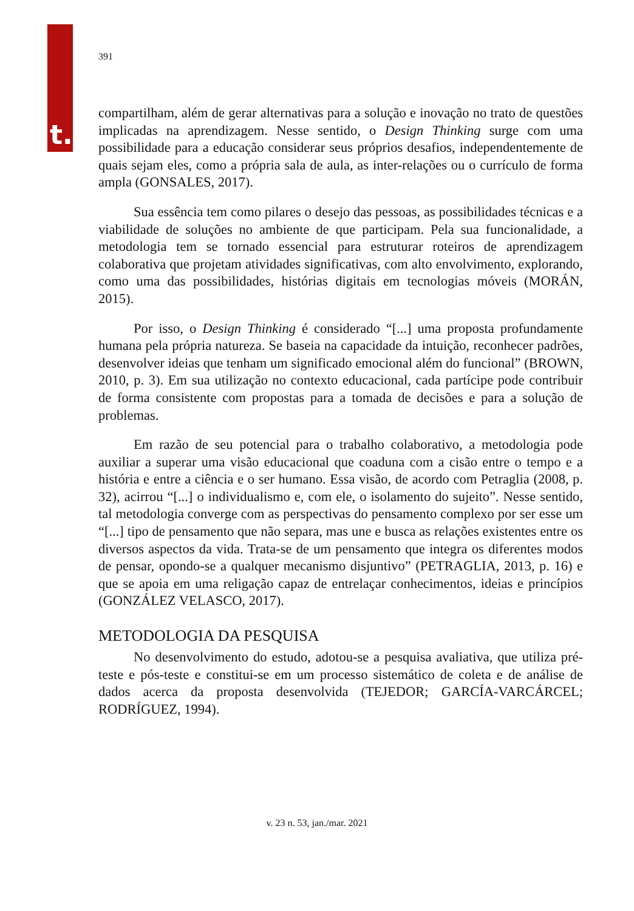t.
391
compartilham, além de gerar alternativas para a solução e inovação no trato de questões implicadas na aprendizagem. Nesse sentido, o Design Thinking surge com uma possibilidade para a educação considerar seus próprios desafios, independentemente de quais sejam eles, como a própria sala de aula, as inter-relações ou o currículo de forma ampla (GONSALES, 2017).
Sua essência tem como pilares o desejo das pessoas, as possibilidades técnicas e a viabilidade de soluções no ambiente de que participam. Pela sua funcionalidade, a metodologia tem se tornado essencial para estruturar roteiros de aprendizagem colaborativa que projetam atividades significativas, com alto envolvimento, explorando, como uma das possibilidades, histórias digitais em tecnologias móveis (MORÁN, 2015).
Por isso, o Design Thinking é considerado “[...] uma proposta profundamente humana pela própria natureza. Se baseia na capacidade da intuição, reconhecer padrões, desenvolver ideias que tenham um significado emocional além do funcional” (BROWN, 2010, p. 3). Em sua utilização no contexto educacional, cada partícipe pode contribuir de forma consistente com propostas para a tomada de decisões e para a solução de problemas.
Em razão de seu potencial para o trabalho colaborativo, a metodologia pode auxiliar a superar uma visão educacional que coaduna com a cisão entre o tempo e a história e entre a ciência e o ser humano. Essa visão, de acordo com Petraglia (2008, p. 32), acirrou “[...] o individualismo e, com ele, o isolamento do sujeito”. Nesse sentido, tal metodologia converge com as perspectivas do pensamento complexo por ser esse um “[...] tipo de pensamento que não separa, mas une e busca as relações existentes entre os diversos aspectos da vida. Trata-se de um pensamento que integra os diferentes modos de pensar, opondo-se a qualquer mecanismo disjuntivo” (PETRAGLIA, 2013, p. 16) e que se apoia em uma religação capaz de entrelaçar conhecimentos, ideias e princípios (GONZÁLEZ VELASCO, 2017).
METODOLOGIA DA PESQUISA
No desenvolvimento do estudo, adotou-se a pesquisa avaliativa, que utiliza pré-teste e pós-teste e constitui-se em um processo sistemático de coleta e de análise de dados acerca da proposta desenvolvida (TEJEDOR; GARCÍA-VARCÁRCEL; RODRÍGUEZ, 1994).
v. 23 n. 53, jan./mar. 2021